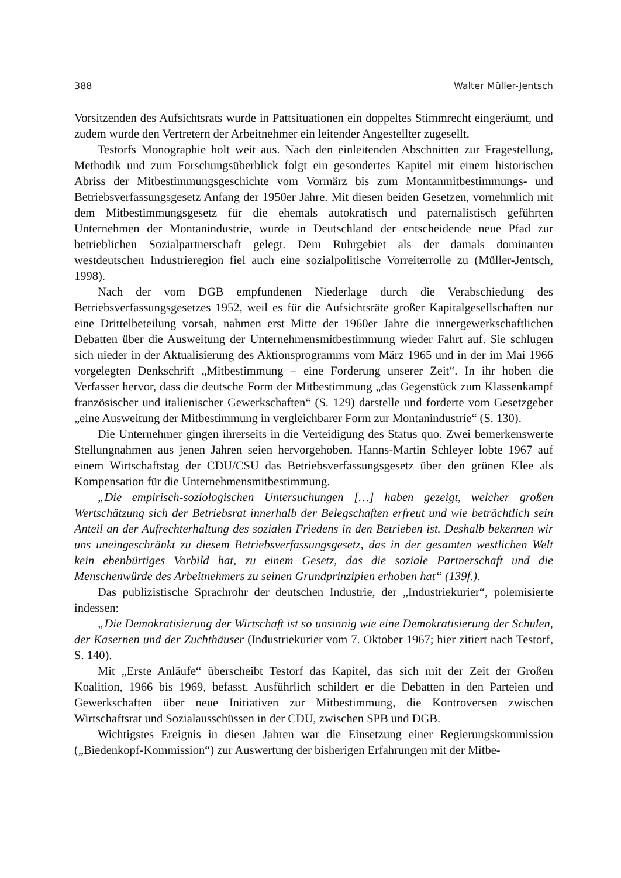388 Walter Müller-Jentsch
Vorsitzenden des Aufsichtsrats wurde in Pattsituationen ein doppeltes Stimmrecht eingeräumt, und zudem wurde den Vertretern der Arbeitnehmer ein leitender Angestellter zugesellt.
Testorfs Monographie holt weit aus. Nach den einleitenden Abschnitten zur Fragestellung, Methodik und zum Forschungsüberblick folgt ein gesondertes Kapitel mit einem historischen Abriss der Mitbestimmungsgeschichte vom Vormärz bis zum Montanmitbestimmungs- und Betriebsverfassungsgesetz Anfang der 1950er Jahre. Mit diesen beiden Gesetzen, vornehmlich mit dem Mitbestimmungsgesetz für die ehemals autokratisch und paternalistisch geführten Unternehmen der Montanindustrie, wurde in Deutschland der entscheidende neue Pfad zur betrieblichen Sozialpartnerschaft gelegt. Dem Ruhrgebiet als der damals dominanten westdeutschen Industrieregion fiel auch eine sozialpolitische Vorreiterrolle zu (Müller-Jentsch, 1998).
Nach der vom DGB empfundenen Niederlage durch die Verabschiedung des Betriebsverfassungsgesetzes 1952, weil es für die Aufsichtsräte großer Kapitalgesellschaften nur eine Drittelbeteilung vorsah, nahmen erst Mitte der 1960er Jahre die innergewerkschaftlichen Debatten über die Ausweitung der Unternehmensmitbestimmung wieder Fahrt auf. Sie schlugen sich nieder in der Aktualisierung des Aktionsprogramms vom März 1965 und in der im Mai 1966 vorgelegten Denkschrift „Mitbestimmung – eine Forderung unserer Zeit“. In ihr hoben die Verfasser hervor, dass die deutsche Form der Mitbestimmung „das Gegenstück zum Klassenkampf französischer und italienischer Gewerkschaften“ (S. 129) darstelle und forderte vom Gesetzgeber „eine Ausweitung der Mitbestimmung in vergleichbarer Form zur Montanindustrie“ (S. 130).
Die Unternehmer gingen ihrerseits in die Verteidigung des Status quo. Zwei bemerkenswerte Stellungnahmen aus jenen Jahren seien hervorgehoben. Hanns-Martin Schleyer lobte 1967 auf einem Wirtschaftstag der CDU/CSU das Betriebsverfassungsgesetz über den grünen Klee als Kompensation für die Unternehmensmitbestimmung.
„Die empirisch-soziologischen Untersuchungen […] haben gezeigt, welcher großen Wertschätzung sich der Betriebsrat innerhalb der Belegschaften erfreut und wie beträchtlich sein Anteil an der Aufrechterhaltung des sozialen Friedens in den Betrieben ist. Deshalb bekennen wir uns uneingeschränkt zu diesem Betriebsverfassungsgesetz, das in der gesamten westlichen Welt kein ebenbürtiges Vorbild hat, zu einem Gesetz, das die soziale Partnerschaft und die Menschenwürde des Arbeitnehmers zu seinen Grundprinzipien erhoben hat“ (139f.).
Das publizistische Sprachrohr der deutschen Industrie, der „Industriekurier“, polemisierte indessen:
„Die Demokratisierung der Wirtschaft ist so unsinnig wie eine Demokratisierung der Schulen, der Kasernen und der Zuchthäuser (Industriekurier vom 7. Oktober 1967; hier zitiert nach Testorf, S. 140).
Mit „Erste Anläufe“ überscheibt Testorf das Kapitel, das sich mit der Zeit der Großen Koalition, 1966 bis 1969, befasst. Ausführlich schildert er die Debatten in den Parteien und Gewerkschaften über neue Initiativen zur Mitbestimmung, die Kontroversen zwischen Wirtschaftsrat und Sozialausschüssen in der CDU, zwischen SPB und DGB.
Wichtigstes Ereignis in diesen Jahren war die Einsetzung einer Regierungskommission („Biedenkopf-Kommission“) zur Auswertung der bisherigen Erfahrungen mit der Mitbe-